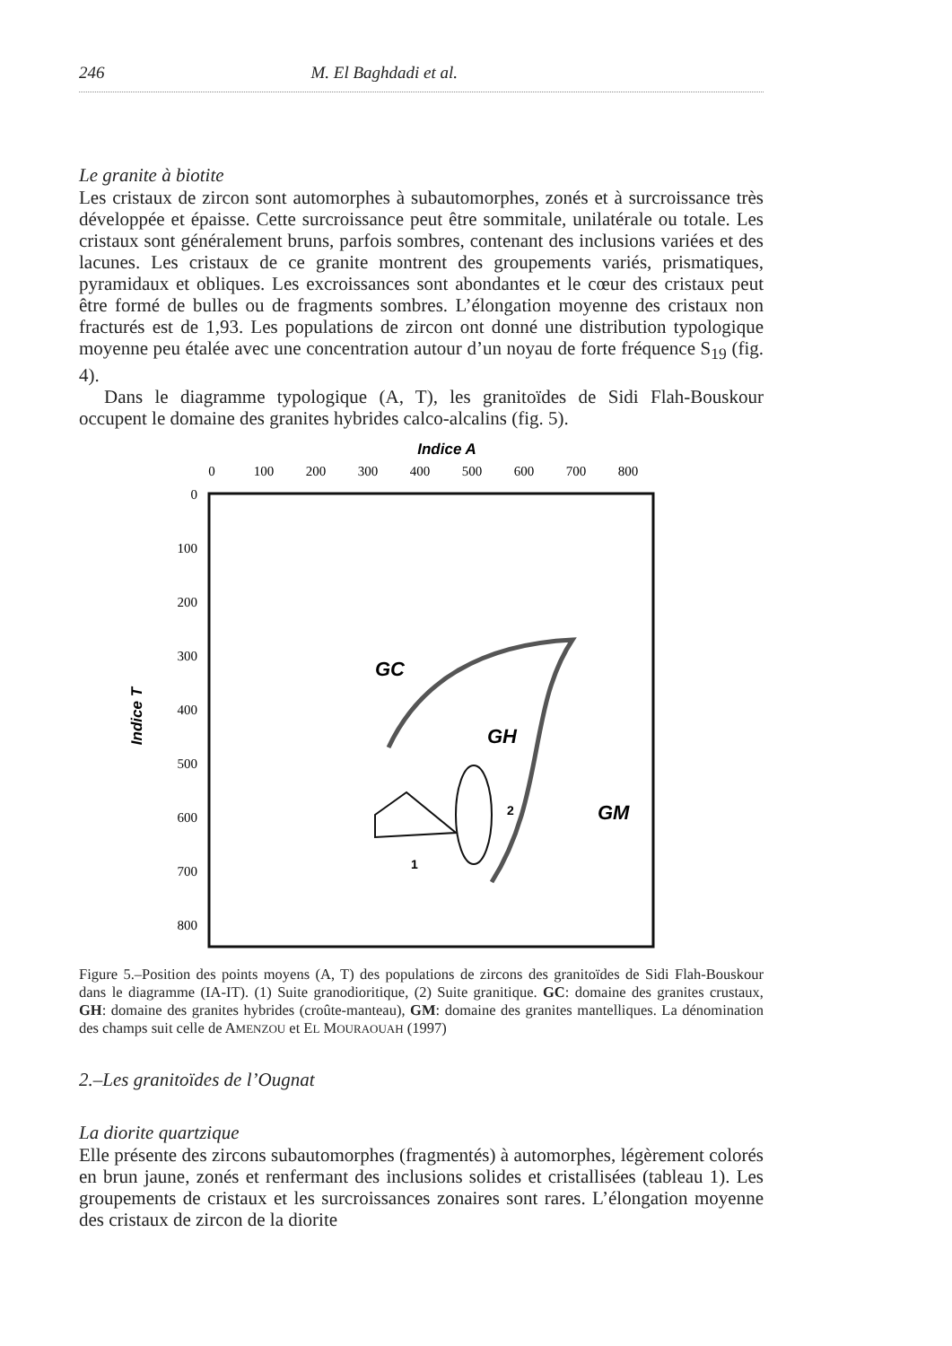246 M. El Baghdadi et al.
Le granite à biotite
Les cristaux de zircon sont automorphes à subautomorphes, zonés et à surcroissance très développée et épaisse. Cette surcroissance peut être sommitale, unilatérale ou totale. Les cristaux sont généralement bruns, parfois sombres, contenant des inclusions variées et des lacunes. Les cristaux de ce granite montrent des groupements variés, prismatiques, pyramidaux et obliques. Les excroissances sont abondantes et le cœur des cristaux peut être formé de bulles ou de fragments sombres. L’élongation moyenne des cristaux non fracturés est de 1,93. Les populations de zircon ont donné une distribution typologique moyenne peu étalée avec une concentration autour d’un noyau de forte fréquence S<sub>19</sub> (fig. 4).
Dans le diagramme typologique (A, T), les granitoïdes de Sidi Flah-Bouskour occupent le domaine des granites hybrides calco-alcalins (fig. 5).
Indice A
0
100
200
300
400
500
600
700
800
0
100
200
300
400
500
600
700
800
Indice T
GC
GH
GM
1
2
Figure 5.–Position des points moyens (A, T) des populations de zircons des granitoïdes de Sidi Flah-Bouskour dans le diagramme (IA-IT). (1) Suite granodioritique, (2) Suite granitique. GC: domaine des granites crustaux, GH: domaine des granites hybrides (croûte-manteau), GM: domaine des granites mantelliques. La dénomination des champs suit celle de AMENZOU et EL MOURAOUAH (1997)
2.–Les granitoïdes de l’Ougnat
La diorite quartzique
Elle présente des zircons subautomorphes (fragmentés) à automorphes, légèrement colorés en brun jaune, zonés et renfermant des inclusions solides et cristallisées (tableau 1). Les groupements de cristaux et les surcroissances zonaires sont rares. L’élongation moyenne des cristaux de zircon de la diorite